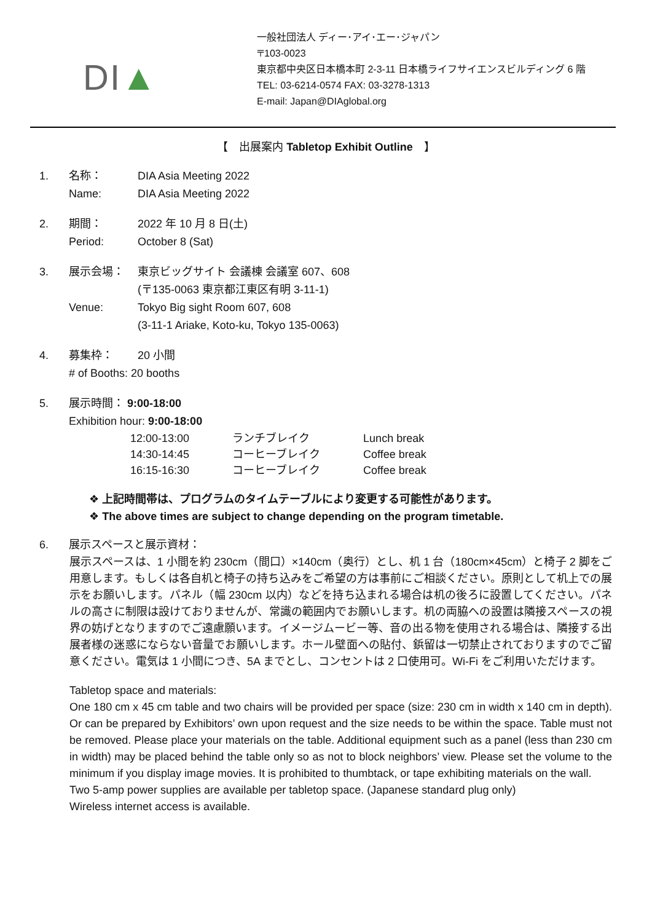DI▲
一般社団法人 ディー･アイ･エー･ジャパン
〒103-0023
東京都中央区日本橋本町 2-3-11 日本橋ライフサイエンスビルディング 6 階
TEL: 03-6214-0574 FAX: 03-3278-1313
E-mail: Japan@DIAglobal.org
【　出展案内 Tabletop Exhibit Outline　】
1. 名称： DIA Asia Meeting 2022
Name: DIA Asia Meeting 2022
2. 期間： 2022 年 10 月 8 日(土)
Period: October 8 (Sat)
3. 展示会場： 東京ビッグサイト 会議棟 会議室 607、608
(〒135-0063 東京都江東区有明 3-11-1)
Venue: Tokyo Big sight Room 607, 608
(3-11-1 Ariake, Koto-ku, Tokyo 135-0063)
4. 募集枠： 20 小間
# of Booths: 20 booths
5. 展示時間： 9:00-18:00
Exhibition hour: 9:00-18:00
| 12:00-13:00 | ランチブレイク | Lunch break |
| 14:30-14:45 | コーヒーブレイク | Coffee break |
| 16:15-16:30 | コーヒーブレイク | Coffee break |
❖ 上記時間帯は、プログラムのタイムテーブルにより変更する可能性があります。
❖ The above times are subject to change depending on the program timetable.
6. 展示スペースと展示資材：
展示スペースは、1 小間を約 230cm（間口）×140cm（奥行）とし、机 1 台（180cm×45cm）と椅子 2 脚をご用意します。もしくは各自机と椅子の持ち込みをご希望の方は事前にご相談ください。原則として机上での展示をお願いします。パネル（幅 230cm 以内）などを持ち込まれる場合は机の後ろに設置してください。パネルの高さに制限は設けておりませんが、常識の範囲内でお願いします。机の両脇への設置は隣接スペースの視界の妨げとなりますのでご遠慮願います。イメージムービー等、音の出る物を使用される場合は、隣接する出展者様の迷惑にならない音量でお願いします。ホール壁面への貼付、鋲留は一切禁止されておりますのでご留意ください。電気は 1 小間につき、5A までとし、コンセントは 2 口使用可。Wi-Fi をご利用いただけます。
Tabletop space and materials:
One 180 cm x 45 cm table and two chairs will be provided per space (size: 230 cm in width x 140 cm in depth). Or can be prepared by Exhibitors’ own upon request and the size needs to be within the space. Table must not be removed. Please place your materials on the table. Additional equipment such as a panel (less than 230 cm in width) may be placed behind the table only so as not to block neighbors’ view. Please set the volume to the minimum if you display image movies. It is prohibited to thumbtack, or tape exhibiting materials on the wall.
Two 5-amp power supplies are available per tabletop space. (Japanese standard plug only)
Wireless internet access is available.